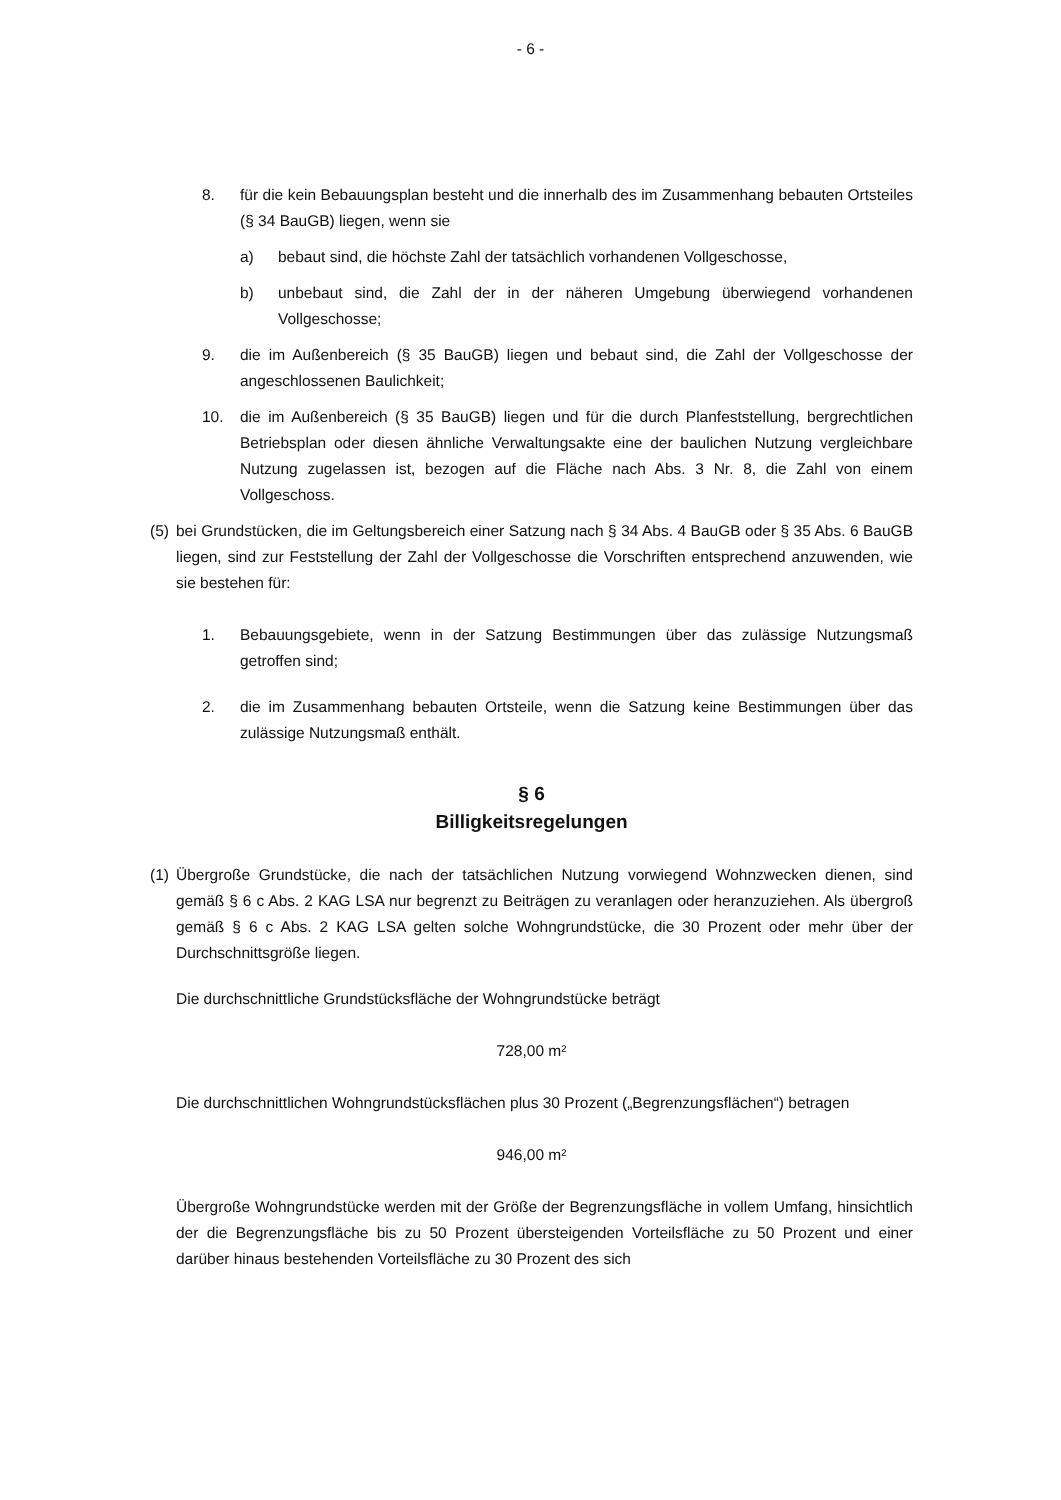- 6 -
8. für die kein Bebauungsplan besteht und die innerhalb des im Zusammenhang bebauten Ortsteiles (§ 34 BauGB) liegen, wenn sie
a) bebaut sind, die höchste Zahl der tatsächlich vorhandenen Vollgeschosse,
b) unbebaut sind, die Zahl der in der näheren Umgebung überwiegend vorhandenen Vollgeschosse;
9. die im Außenbereich (§ 35 BauGB) liegen und bebaut sind, die Zahl der Vollgeschosse der angeschlossenen Baulichkeit;
10. die im Außenbereich (§ 35 BauGB) liegen und für die durch Planfeststellung, bergrechtlichen Betriebsplan oder diesen ähnliche Verwaltungsakte eine der baulichen Nutzung vergleichbare Nutzung zugelassen ist, bezogen auf die Fläche nach Abs. 3 Nr. 8, die Zahl von einem Vollgeschoss.
(5) bei Grundstücken, die im Geltungsbereich einer Satzung nach § 34 Abs. 4 BauGB oder § 35 Abs. 6 BauGB liegen, sind zur Feststellung der Zahl der Vollgeschosse die Vorschriften entsprechend anzuwenden, wie sie bestehen für:
1. Bebauungsgebiete, wenn in der Satzung Bestimmungen über das zulässige Nutzungsmaß getroffen sind;
2. die im Zusammenhang bebauten Ortsteile, wenn die Satzung keine Bestimmungen über das zulässige Nutzungsmaß enthält.
§ 6
Billigkeitsregelungen
(1) Übergroße Grundstücke, die nach der tatsächlichen Nutzung vorwiegend Wohnzwecken dienen, sind gemäß § 6 c Abs. 2 KAG LSA nur begrenzt zu Beiträgen zu veranlagen oder heranzuziehen. Als übergroß gemäß § 6 c Abs. 2 KAG LSA gelten solche Wohngrundstücke, die 30 Prozent oder mehr über der Durchschnittsgröße liegen.
Die durchschnittliche Grundstücksfläche der Wohngrundstücke beträgt
728,00 m²
Die durchschnittlichen Wohngrundstücksflächen plus 30 Prozent („Begrenzungsflächen“) betragen
946,00 m²
Übergroße Wohngrundstücke werden mit der Größe der Begrenzungsfläche in vollem Umfang, hinsichtlich der die Begrenzungsfläche bis zu 50 Prozent übersteigenden Vorteilsfläche zu 50 Prozent und einer darüber hinaus bestehenden Vorteilsfläche zu 30 Prozent des sich